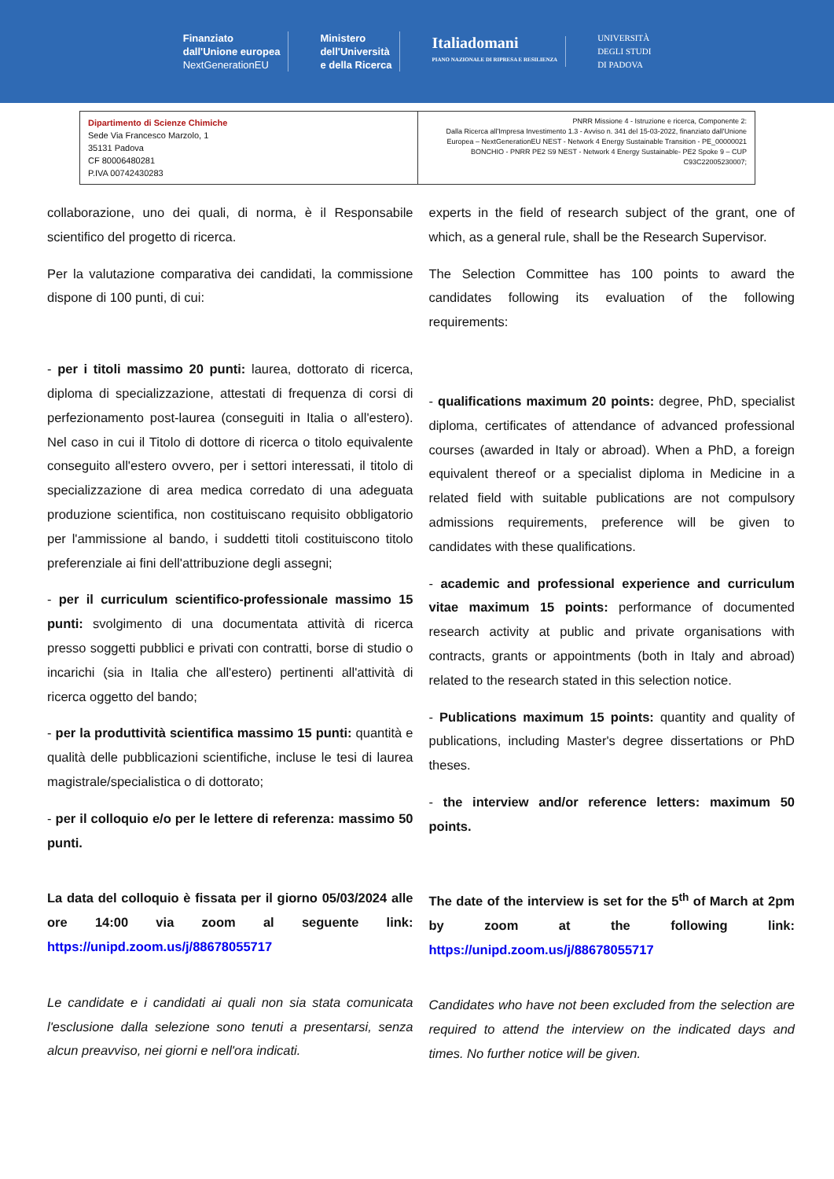Finanziato
dall'Unione europea
NextGenerationEU
Ministero
dell'Università
e della Ricerca
Italiadomani
PIANO NAZIONALE DI RIPRESA E RESILIENZA
UNIVERSITÀ
DEGLI STUDI
DI PADOVA
| Dipartimento di Scienze Chimiche Sede Via Francesco Marzolo, 1 35131 Padova CF 80006480281 P.IVA 00742430283 | PNRR Missione 4 - Istruzione e ricerca, Componente 2: Dalla Ricerca all'Impresa Investimento 1.3 - Avviso n. 341 del 15-03-2022, finanziato dall'Unione Europea – NextGenerationEU NEST - Network 4 Energy Sustainable Transition - PE_00000021 BONCHIO - PNRR PE2 S9 NEST - Network 4 Energy Sustainable- PE2 Spoke 9 – CUP C93C22005230007; |
collaborazione, uno dei quali, di norma, è il Responsabile scientifico del progetto di ricerca.
Per la valutazione comparativa dei candidati, la commissione dispone di 100 punti, di cui:
- per i titoli massimo 20 punti: laurea, dottorato di ricerca, diploma di specializzazione, attestati di frequenza di corsi di perfezionamento post-laurea (conseguiti in Italia o all'estero). Nel caso in cui il Titolo di dottore di ricerca o titolo equivalente conseguito all'estero ovvero, per i settori interessati, il titolo di specializzazione di area medica corredato di una adeguata produzione scientifica, non costituiscano requisito obbligatorio per l'ammissione al bando, i suddetti titoli costituiscono titolo preferenziale ai fini dell'attribuzione degli assegni;
- per il curriculum scientifico-professionale massimo 15 punti: svolgimento di una documentata attività di ricerca presso soggetti pubblici e privati con contratti, borse di studio o incarichi (sia in Italia che all'estero) pertinenti all'attività di ricerca oggetto del bando;
- per la produttività scientifica massimo 15 punti: quantità e qualità delle pubblicazioni scientifiche, incluse le tesi di laurea magistrale/specialistica o di dottorato;
- per il colloquio e/o per le lettere di referenza: massimo 50 punti.
La data del colloquio è fissata per il giorno 05/03/2024 alle ore 14:00 via zoom al seguente link: https://unipd.zoom.us/j/88678055717
Le candidate e i candidati ai quali non sia stata comunicata l'esclusione dalla selezione sono tenuti a presentarsi, senza alcun preavviso, nei giorni e nell'ora indicati.
experts in the field of research subject of the grant, one of which, as a general rule, shall be the Research Supervisor.
The Selection Committee has 100 points to award the candidates following its evaluation of the following requirements:
- qualifications maximum 20 points: degree, PhD, specialist diploma, certificates of attendance of advanced professional courses (awarded in Italy or abroad). When a PhD, a foreign equivalent thereof or a specialist diploma in Medicine in a related field with suitable publications are not compulsory admissions requirements, preference will be given to candidates with these qualifications.
- academic and professional experience and curriculum vitae maximum 15 points: performance of documented research activity at public and private organisations with contracts, grants or appointments (both in Italy and abroad) related to the research stated in this selection notice.
- Publications maximum 15 points: quantity and quality of publications, including Master's degree dissertations or PhD theses.
- the interview and/or reference letters: maximum 50 points.
The date of the interview is set for the 5<sup>th</sup> of March at 2pm by zoom at the following link: https://unipd.zoom.us/j/88678055717
Candidates who have not been excluded from the selection are required to attend the interview on the indicated days and times. No further notice will be given.